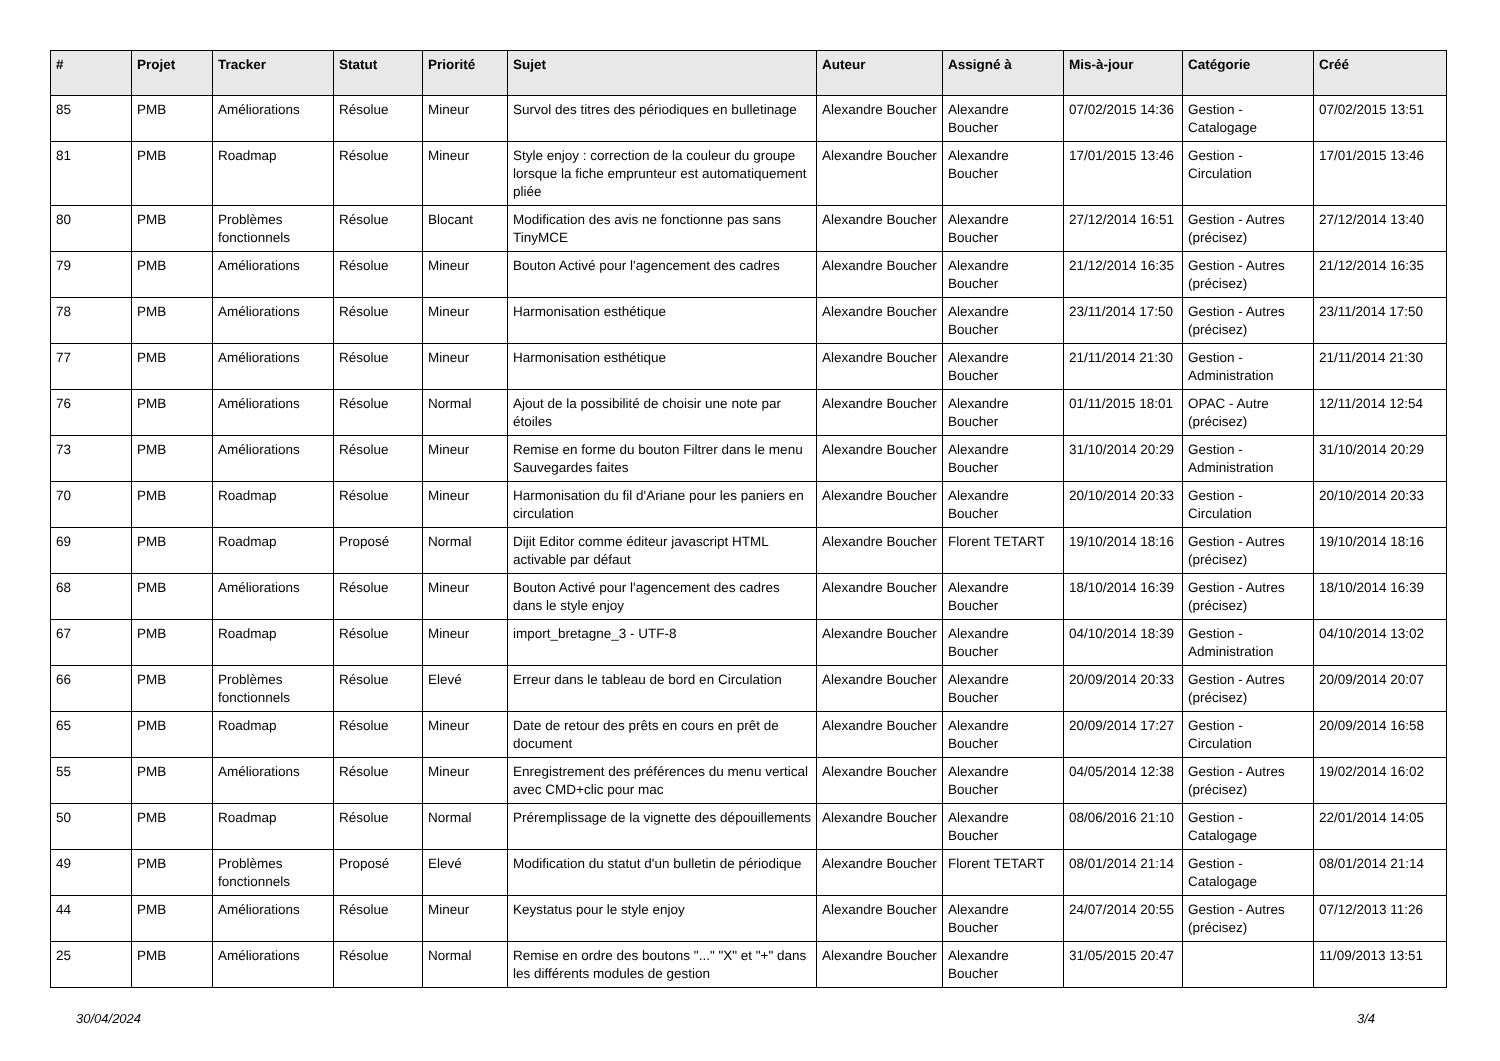| # | Projet | Tracker | Statut | Priorité | Sujet | Auteur | Assigné à | Mis-à-jour | Catégorie | Créé |
| --- | --- | --- | --- | --- | --- | --- | --- | --- | --- | --- |
| 85 | PMB | Améliorations | Résolue | Mineur | Survol des titres des périodiques en bulletinage | Alexandre Boucher | Alexandre Boucher | 07/02/2015 14:36 | Gestion - Catalogage | 07/02/2015 13:51 |
| 81 | PMB | Roadmap | Résolue | Mineur | Style enjoy : correction de la couleur du groupe lorsque la fiche emprunteur est automatiquement pliée | Alexandre Boucher | Alexandre Boucher | 17/01/2015 13:46 | Gestion - Circulation | 17/01/2015 13:46 |
| 80 | PMB | Problèmes fonctionnels | Résolue | Blocant | Modification des avis ne fonctionne pas sans TinyMCE | Alexandre Boucher | Alexandre Boucher | 27/12/2014 16:51 | Gestion - Autres (précisez) | 27/12/2014 13:40 |
| 79 | PMB | Améliorations | Résolue | Mineur | Bouton Activé pour l'agencement des cadres | Alexandre Boucher | Alexandre Boucher | 21/12/2014 16:35 | Gestion - Autres (précisez) | 21/12/2014 16:35 |
| 78 | PMB | Améliorations | Résolue | Mineur | Harmonisation esthétique | Alexandre Boucher | Alexandre Boucher | 23/11/2014 17:50 | Gestion - Autres (précisez) | 23/11/2014 17:50 |
| 77 | PMB | Améliorations | Résolue | Mineur | Harmonisation esthétique | Alexandre Boucher | Alexandre Boucher | 21/11/2014 21:30 | Gestion - Administration | 21/11/2014 21:30 |
| 76 | PMB | Améliorations | Résolue | Normal | Ajout de la possibilité de choisir une note par étoiles | Alexandre Boucher | Alexandre Boucher | 01/11/2015 18:01 | OPAC - Autre (précisez) | 12/11/2014 12:54 |
| 73 | PMB | Améliorations | Résolue | Mineur | Remise en forme du bouton Filtrer dans le menu Sauvegardes faites | Alexandre Boucher | Alexandre Boucher | 31/10/2014 20:29 | Gestion - Administration | 31/10/2014 20:29 |
| 70 | PMB | Roadmap | Résolue | Mineur | Harmonisation du fil d'Ariane pour les paniers en circulation | Alexandre Boucher | Alexandre Boucher | 20/10/2014 20:33 | Gestion - Circulation | 20/10/2014 20:33 |
| 69 | PMB | Roadmap | Proposé | Normal | Dijit Editor comme éditeur javascript HTML activable par défaut | Alexandre Boucher | Florent TETART | 19/10/2014 18:16 | Gestion - Autres (précisez) | 19/10/2014 18:16 |
| 68 | PMB | Améliorations | Résolue | Mineur | Bouton Activé pour l'agencement des cadres dans le style enjoy | Alexandre Boucher | Alexandre Boucher | 18/10/2014 16:39 | Gestion - Autres (précisez) | 18/10/2014 16:39 |
| 67 | PMB | Roadmap | Résolue | Mineur | import_bretagne_3 - UTF-8 | Alexandre Boucher | Alexandre Boucher | 04/10/2014 18:39 | Gestion - Administration | 04/10/2014 13:02 |
| 66 | PMB | Problèmes fonctionnels | Résolue | Elevé | Erreur dans le tableau de bord en Circulation | Alexandre Boucher | Alexandre Boucher | 20/09/2014 20:33 | Gestion - Autres (précisez) | 20/09/2014 20:07 |
| 65 | PMB | Roadmap | Résolue | Mineur | Date de retour des prêts en cours en prêt de document | Alexandre Boucher | Alexandre Boucher | 20/09/2014 17:27 | Gestion - Circulation | 20/09/2014 16:58 |
| 55 | PMB | Améliorations | Résolue | Mineur | Enregistrement des préférences du menu vertical avec CMD+clic pour mac | Alexandre Boucher | Alexandre Boucher | 04/05/2014 12:38 | Gestion - Autres (précisez) | 19/02/2014 16:02 |
| 50 | PMB | Roadmap | Résolue | Normal | Préremplissage de la vignette des dépouillements | Alexandre Boucher | Alexandre Boucher | 08/06/2016 21:10 | Gestion - Catalogage | 22/01/2014 14:05 |
| 49 | PMB | Problèmes fonctionnels | Proposé | Elevé | Modification du statut d'un bulletin de périodique | Alexandre Boucher | Florent TETART | 08/01/2014 21:14 | Gestion - Catalogage | 08/01/2014 21:14 |
| 44 | PMB | Améliorations | Résolue | Mineur | Keystatus pour le style enjoy | Alexandre Boucher | Alexandre Boucher | 24/07/2014 20:55 | Gestion - Autres (précisez) | 07/12/2013 11:26 |
| 25 | PMB | Améliorations | Résolue | Normal | Remise en ordre des boutons "..." "X" et "+" dans les différents modules de gestion | Alexandre Boucher | Alexandre Boucher | 31/05/2015 20:47 | | 11/09/2013 13:51 |
30/04/2024 3/4